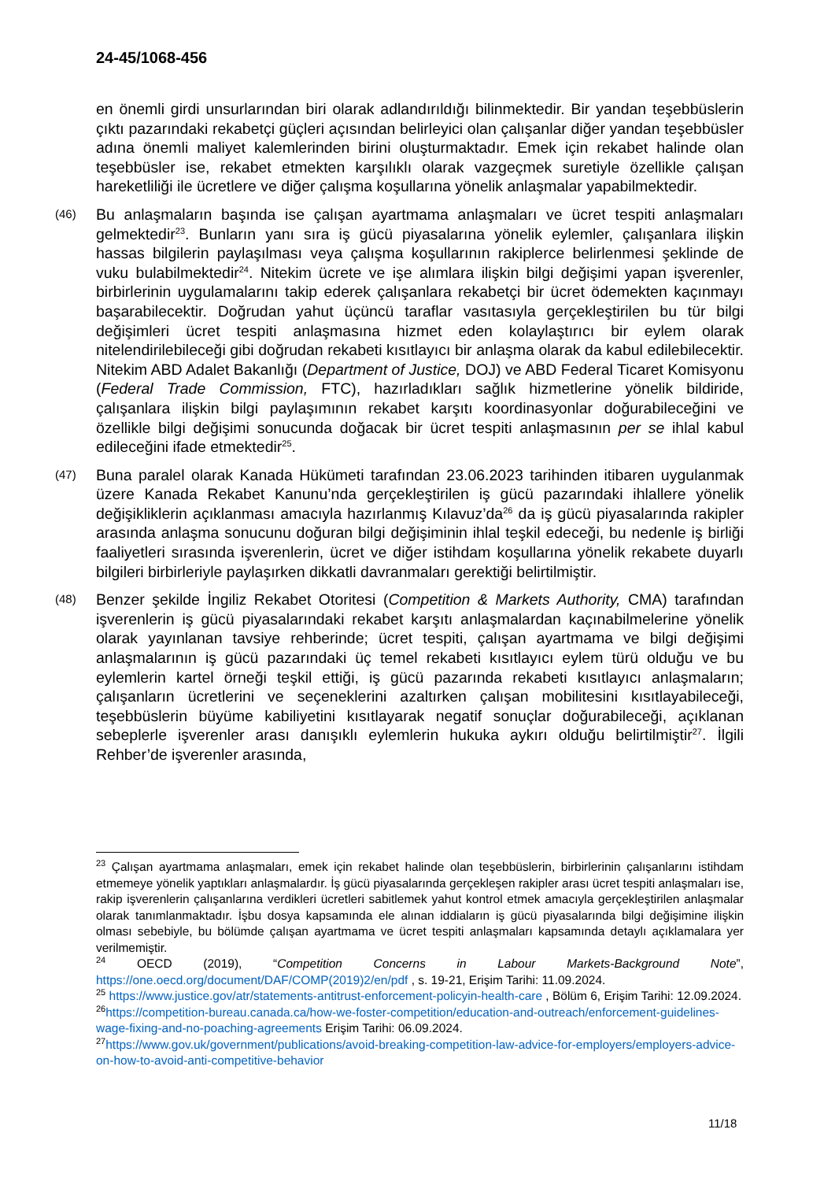24-45/1068-456
en önemli girdi unsurlarından biri olarak adlandırıldığı bilinmektedir. Bir yandan teşebbüslerin çıktı pazarındaki rekabetçi güçleri açısından belirleyici olan çalışanlar diğer yandan teşebbüsler adına önemli maliyet kalemlerinden birini oluşturmaktadır. Emek için rekabet halinde olan teşebbüsler ise, rekabet etmekten karşılıklı olarak vazgeçmek suretiyle özellikle çalışan hareketliliği ile ücretlere ve diğer çalışma koşullarına yönelik anlaşmalar yapabilmektedir.
(46) Bu anlaşmaların başında ise çalışan ayartmama anlaşmaları ve ücret tespiti anlaşmaları gelmektedir<sup>23</sup>. Bunların yanı sıra iş gücü piyasalarına yönelik eylemler, çalışanlara ilişkin hassas bilgilerin paylaşılması veya çalışma koşullarının rakiplerce belirlenmesi şeklinde de vuku bulabilmektedir<sup>24</sup>. Nitekim ücrete ve işe alımlara ilişkin bilgi değişimi yapan işverenler, birbirlerinin uygulamalarını takip ederek çalışanlara rekabetçi bir ücret ödemekten kaçınmayı başarabilecektir. Doğrudan yahut üçüncü taraflar vasıtasıyla gerçekleştirilen bu tür bilgi değişimleri ücret tespiti anlaşmasına hizmet eden kolaylaştırıcı bir eylem olarak nitelendirilebileceği gibi doğrudan rekabeti kısıtlayıcı bir anlaşma olarak da kabul edilebilecektir. Nitekim ABD Adalet Bakanlığı (Department of Justice, DOJ) ve ABD Federal Ticaret Komisyonu (Federal Trade Commission, FTC), hazırladıkları sağlık hizmetlerine yönelik bildiride, çalışanlara ilişkin bilgi paylaşımının rekabet karşıtı koordinasyonlar doğurabileceğini ve özellikle bilgi değişimi sonucunda doğacak bir ücret tespiti anlaşmasının per se ihlal kabul edileceğini ifade etmektedir<sup>25</sup>.
(47) Buna paralel olarak Kanada Hükümeti tarafından 23.06.2023 tarihinden itibaren uygulanmak üzere Kanada Rekabet Kanunu’nda gerçekleştirilen iş gücü pazarındaki ihlallere yönelik değişikliklerin açıklanması amacıyla hazırlanmış Kılavuz’da<sup>26</sup> da iş gücü piyasalarında rakipler arasında anlaşma sonucunu doğuran bilgi değişiminin ihlal teşkil edeceği, bu nedenle iş birliği faaliyetleri sırasında işverenlerin, ücret ve diğer istihdam koşullarına yönelik rekabete duyarlı bilgileri birbirleriyle paylaşırken dikkatli davranmaları gerektiği belirtilmiştir.
(48) Benzer şekilde İngiliz Rekabet Otoritesi (Competition & Markets Authority, CMA) tarafından işverenlerin iş gücü piyasalarındaki rekabet karşıtı anlaşmalardan kaçınabilmelerine yönelik olarak yayınlanan tavsiye rehberinde; ücret tespiti, çalışan ayartmama ve bilgi değişimi anlaşmalarının iş gücü pazarındaki üç temel rekabeti kısıtlayıcı eylem türü olduğu ve bu eylemlerin kartel örneği teşkil ettiği, iş gücü pazarında rekabeti kısıtlayıcı anlaşmaların; çalışanların ücretlerini ve seçeneklerini azaltırken çalışan mobilitesini kısıtlayabileceği, teşebbüslerin büyüme kabiliyetini kısıtlayarak negatif sonuçlar doğurabileceği, açıklanan sebeplerle işverenler arası danışıklı eylemlerin hukuka aykırı olduğu belirtilmiştir<sup>27</sup>. İlgili Rehber’de işverenler arasında,
<sup>23</sup> Çalışan ayartmama anlaşmaları, emek için rekabet halinde olan teşebbüslerin, birbirlerinin çalışanlarını istihdam etmemeye yönelik yaptıkları anlaşmalardır. İş gücü piyasalarında gerçekleşen rakipler arası ücret tespiti anlaşmaları ise, rakip işverenlerin çalışanlarına verdikleri ücretleri sabitlemek yahut kontrol etmek amacıyla gerçekleştirilen anlaşmalar olarak tanımlanmaktadır. İşbu dosya kapsamında ele alınan iddiaların iş gücü piyasalarında bilgi değişimine ilişkin olması sebebiyle, bu bölümde çalışan ayartmama ve ücret tespiti anlaşmaları kapsamında detaylı açıklamalara yer verilmemiştir.
<sup>24</sup> OECD (2019), “Competition Concerns in Labour Markets-Background Note”, https://one.oecd.org/document/DAF/COMP(2019)2/en/pdf , s. 19-21, Erişim Tarihi: 11.09.2024.
<sup>25</sup> https://www.justice.gov/atr/statements-antitrust-enforcement-policyin-health-care , Bölüm 6, Erişim Tarihi: 12.09.2024.
<sup>26</sup> https://competition-bureau.canada.ca/how-we-foster-competition/education-and-outreach/enforcement-guidelines-wage-fixing-and-no-poaching-agreements Erişim Tarihi: 06.09.2024.
<sup>27</sup> https://www.gov.uk/government/publications/avoid-breaking-competition-law-advice-for-employers/employers-advice-on-how-to-avoid-anti-competitive-behavior
11/18